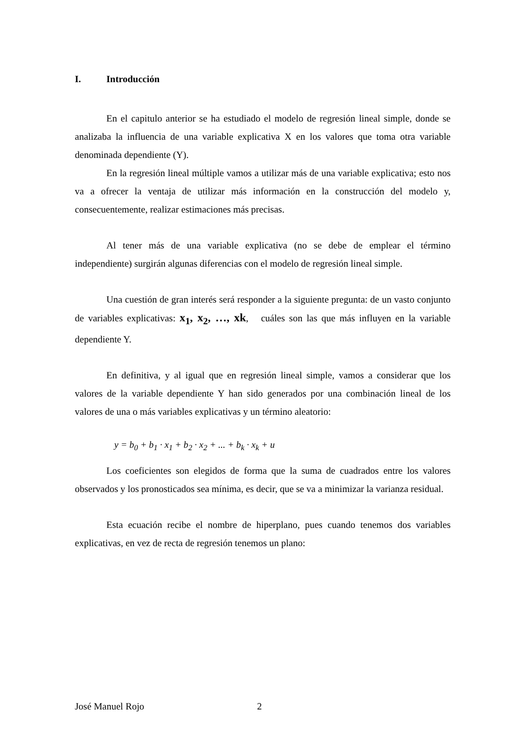I. Introducción
En el capitulo anterior se ha estudiado el modelo de regresión lineal simple, donde se analizaba la influencia de una variable explicativa X en los valores que toma otra variable denominada dependiente (Y).
En la regresión lineal múltiple vamos a utilizar más de una variable explicativa; esto nos va a ofrecer la ventaja de utilizar más información en la construcción del modelo y, consecuentemente, realizar estimaciones más precisas.
Al tener más de una variable explicativa (no se debe de emplear el término independiente) surgirán algunas diferencias con el modelo de regresión lineal simple.
Una cuestión de gran interés será responder a la siguiente pregunta: de un vasto conjunto de variables explicativas: x<sub>1</sub>, x<sub>2</sub>, …, xk, cuáles son las que más influyen en la variable dependiente Y.
En definitiva, y al igual que en regresión lineal simple, vamos a considerar que los valores de la variable dependiente Y han sido generados por una combinación lineal de los valores de una o más variables explicativas y un término aleatorio:
y = b<sub>0</sub> + b<sub>1</sub> · x<sub>1</sub> + b<sub>2</sub> · x<sub>2</sub> + ... + b<sub>k</sub> · x<sub>k</sub> + u
Los coeficientes son elegidos de forma que la suma de cuadrados entre los valores observados y los pronosticados sea mínima, es decir, que se va a minimizar la varianza residual.
Esta ecuación recibe el nombre de hiperplano, pues cuando tenemos dos variables explicativas, en vez de recta de regresión tenemos un plano:
José Manuel Rojo 2